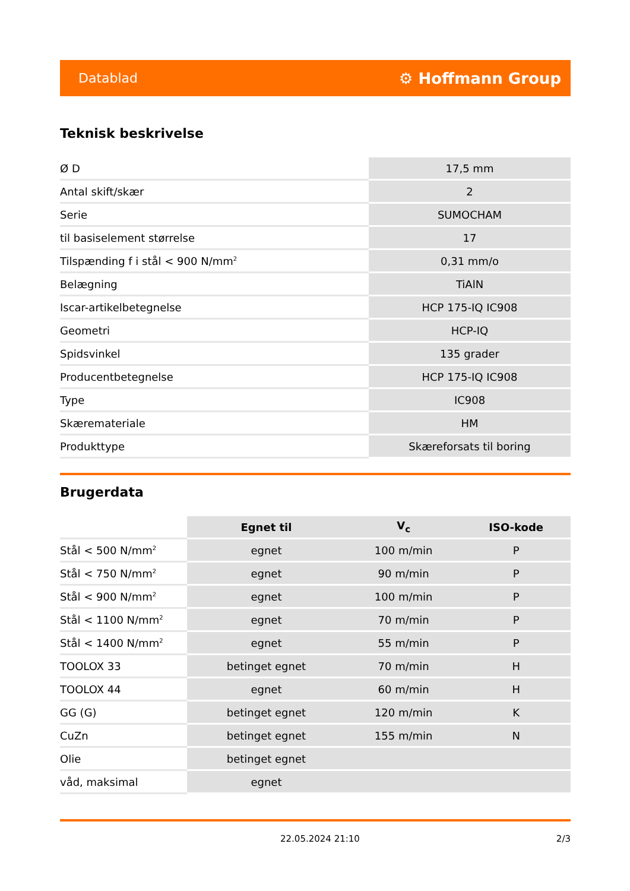Datablad ⚙ Hoffmann Group
Teknisk beskrivelse
| Ø D | 17,5 mm |
| Antal skift/skær | 2 |
| Serie | SUMOCHAM |
| til basiselement størrelse | 17 |
| Tilspænding f i stål < 900 N/mm<sup>2</sup> | 0,31 mm/o |
| Belægning | TiAlN |
| Iscar-artikelbetegnelse | HCP 175-IQ IC908 |
| Geometri | HCP-IQ |
| Spidsvinkel | 135 grader |
| Producentbetegnelse | HCP 175-IQ IC908 |
| Type | IC908 |
| Skæremateriale | HM |
| Produkttype | Skæreforsats til boring |
Brugerdata
| | Egnet til | V<sub>c</sub> | ISO-kode |
| --- | --- | --- | --- |
| Stål < 500 N/mm<sup>2</sup> | egnet | 100 m/min | P |
| Stål < 750 N/mm<sup>2</sup> | egnet | 90 m/min | P |
| Stål < 900 N/mm<sup>2</sup> | egnet | 100 m/min | P |
| Stål < 1100 N/mm<sup>2</sup> | egnet | 70 m/min | P |
| Stål < 1400 N/mm<sup>2</sup> | egnet | 55 m/min | P |
| TOOLOX 33 | betinget egnet | 70 m/min | H |
| TOOLOX 44 | egnet | 60 m/min | H |
| GG (G) | betinget egnet | 120 m/min | K |
| CuZn | betinget egnet | 155 m/min | N |
| Olie | betinget egnet | | |
| våd, maksimal | egnet | | |
22.05.2024 21:10 2/3